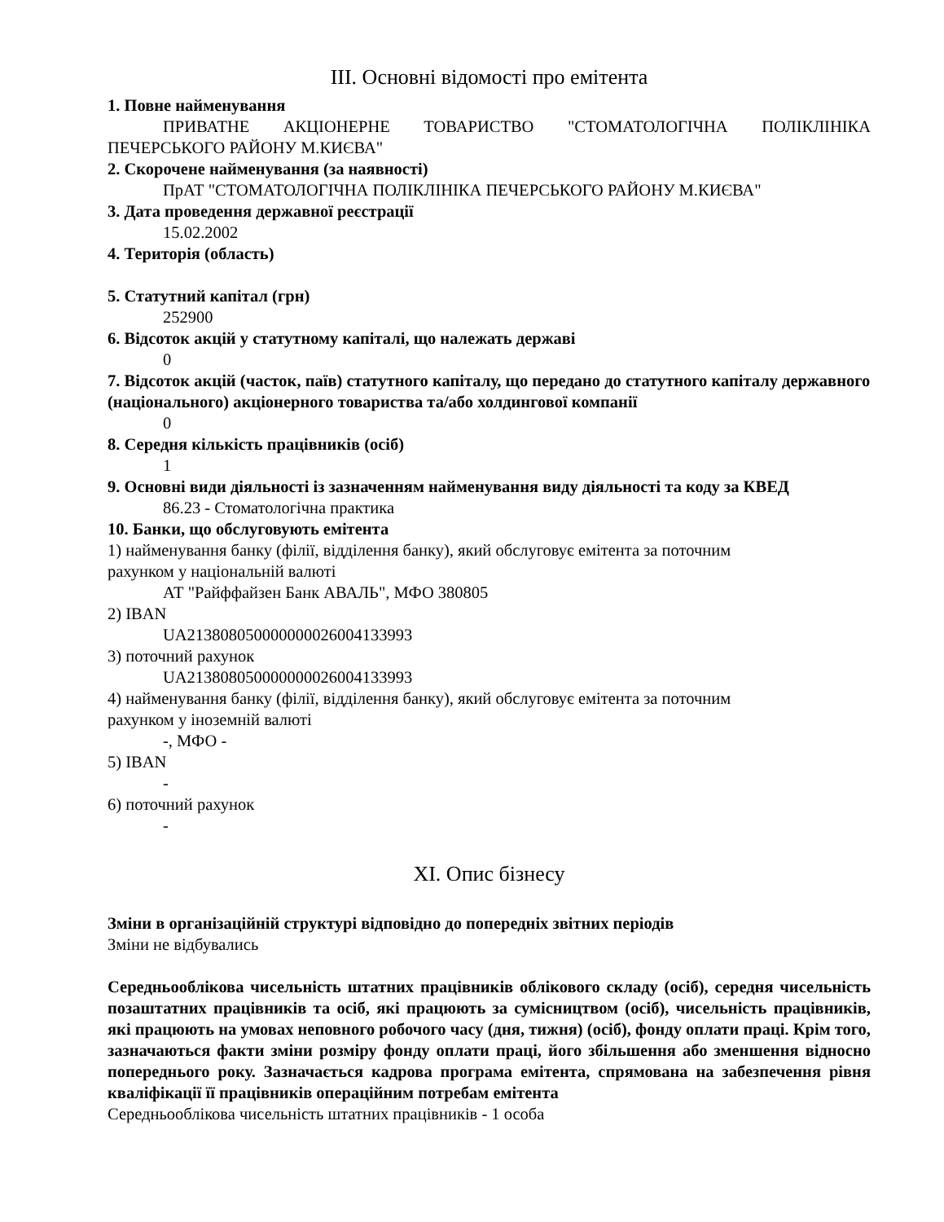III. Основні відомості про емітента
1. Повне найменування
ПРИВАТНЕ АКЦІОНЕРНЕ ТОВАРИСТВО "СТОМАТОЛОГІЧНА ПОЛІКЛІНІКА ПЕЧЕРСЬКОГО РАЙОНУ М.КИЄВА"
2. Скорочене найменування (за наявності)
ПрАТ "СТОМАТОЛОГІЧНА ПОЛІКЛІНІКА ПЕЧЕРСЬКОГО РАЙОНУ М.КИЄВА"
3. Дата проведення державної реєстрації
15.02.2002
4. Територія (область)
5. Статутний капітал (грн)
252900
6. Відсоток акцій у статутному капіталі, що належать державі
0
7. Відсоток акцій (часток, паїв) статутного капіталу, що передано до статутного капіталу державного (національного) акціонерного товариства та/або холдингової компанії
0
8. Середня кількість працівників (осіб)
1
9. Основні види діяльності із зазначенням найменування виду діяльності та коду за КВЕД
86.23 - Стоматологічна практика
10. Банки, що обслуговують емітента
1) найменування банку (філії, відділення банку), який обслуговує емітента за поточним
рахунком у національній валюті
АТ "Райффайзен Банк АВАЛЬ", МФО 380805
2) IBAN
UA213808050000000026004133993
3) поточний рахунок
UA213808050000000026004133993
4) найменування банку (філії, відділення банку), який обслуговує емітента за поточним
рахунком у іноземній валюті
-, МФО -
5) IBAN
-
6) поточний рахунок
-
XI. Опис бізнесу
Зміни в організаційній структурі відповідно до попередніх звітних періодів
Зміни не відбувались
Середньооблікова чисельність штатних працівників облікового складу (осіб), середня чисельність позаштатних працівників та осіб, які працюють за сумісництвом (осіб), чисельність працівників, які працюють на умовах неповного робочого часу (дня, тижня) (осіб), фонду оплати праці. Крім того, зазначаються факти зміни розміру фонду оплати праці, його збільшення або зменшення відносно попереднього року. Зазначається кадрова програма емітента, спрямована на забезпечення рівня кваліфікації її працівників операційним потребам емітента
Середньооблікова чисельність штатних працівників - 1 особа